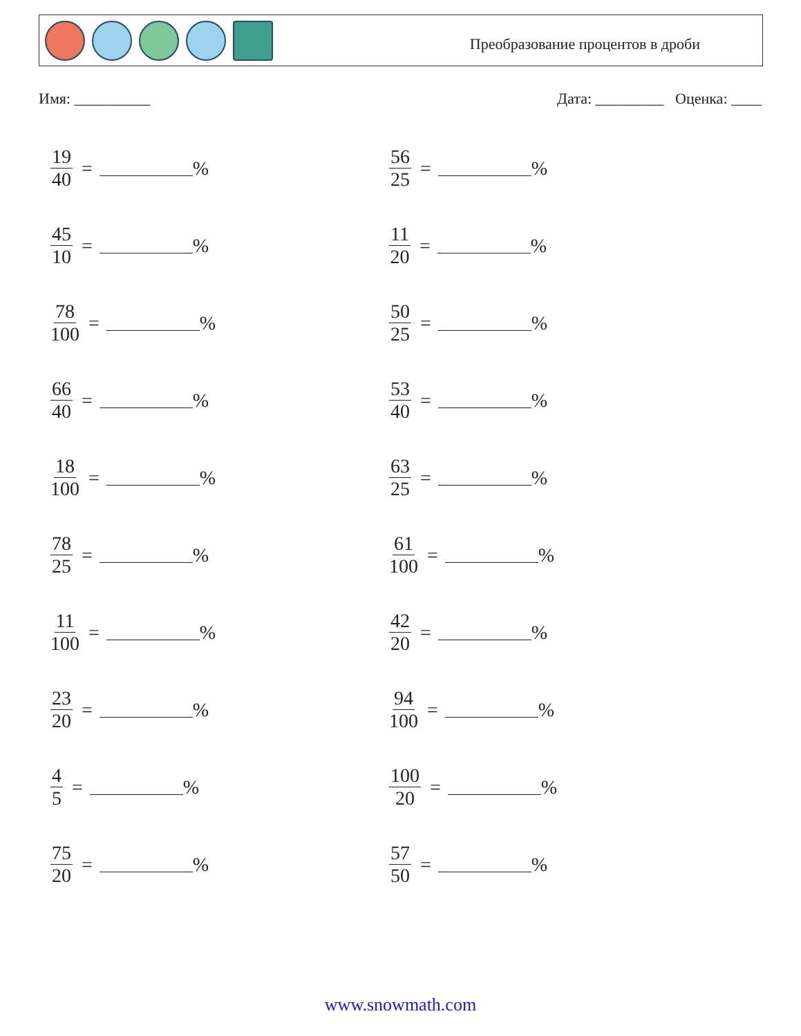Преобразование процентов в дроби
Имя: __________ Дата: _________ Оценка: ____
19 40 = %
56 25 = %
45 10 = %
11 20 = %
78 100 = %
50 25 = %
66 40 = %
53 40 = %
18 100 = %
63 25 = %
78 25 = %
61 100 = %
11 100 = %
42 20 = %
23 20 = %
94 100 = %
4 5 = %
100 20 = %
75 20 = %
57 50 = %
www.snowmath.com